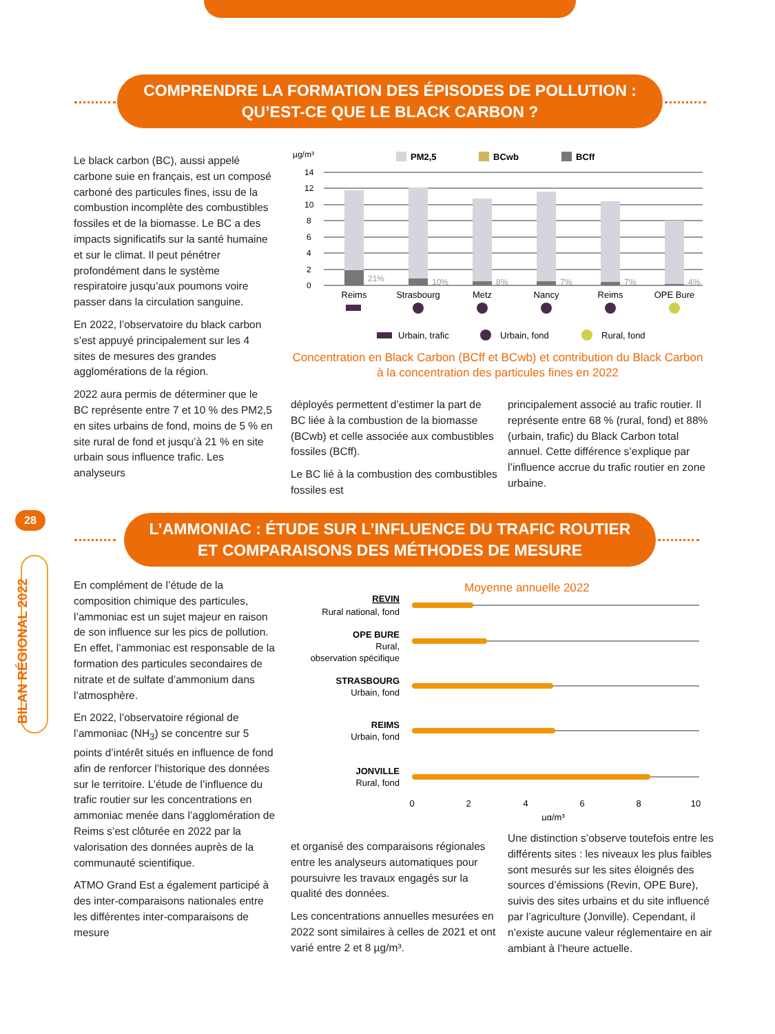COMPRENDRE LA FORMATION DES ÉPISODES DE POLLUTION :
QU’EST-CE QUE LE BLACK CARBON ?
Le black carbon (BC), aussi appelé carbone suie en français, est un composé carboné des particules fines, issu de la combustion incomplète des combustibles fossiles et de la biomasse. Le BC a des impacts significatifs sur la santé humaine et sur le climat. Il peut pénétrer profondément dans le système respiratoire jusqu’aux poumons voire passer dans la circulation sanguine.
En 2022, l’observatoire du black carbon s’est appuyé principalement sur les 4 sites de mesures des grandes agglomérations de la région.
2022 aura permis de déterminer que le BC représente entre 7 et 10 % des PM2,5 en sites urbains de fond, moins de 5 % en site rural de fond et jusqu’à 21 % en site urbain sous influence trafic. Les analyseurs
µg/m³
PM2,5
BCwb
BCff
14
12
10
8
6
4
2
0
21%
10%
8%
7%
7%
4%
Reims
Strasbourg
Metz
Nancy
Reims
OPE Bure
Urbain, trafic
Urbain, fond
Rural, fond
Concentration en Black Carbon (BCff et BCwb) et contribution du Black Carbon à la concentration des particules fines en 2022
déployés permettent d’estimer la part de BC liée à la combustion de la biomasse (BCwb) et celle associée aux combustibles fossiles (BCff).
Le BC lié à la combustion des combustibles fossiles est
principalement associé au trafic routier. Il représente entre 68 % (rural, fond) et 88% (urbain, trafic) du Black Carbon total annuel. Cette différence s’explique par l’influence accrue du trafic routier en zone urbaine.
28
BILAN RÉGIONAL 2022
L’AMMONIAC : ÉTUDE SUR L’INFLUENCE DU TRAFIC ROUTIER
ET COMPARAISONS DES MÉTHODES DE MESURE
En complément de l’étude de la composition chimique des particules, l’ammoniac est un sujet majeur en raison de son influence sur les pics de pollution. En effet, l’ammoniac est responsable de la formation des particules secondaires de nitrate et de sulfate d’ammonium dans l’atmosphère.
En 2022, l’observatoire régional de l’ammoniac (NH<sub>3</sub>) se concentre sur 5 points d’intérêt situés en influence de fond afin de renforcer l’historique des données sur le territoire. L’étude de l’influence du trafic routier sur les concentrations en ammoniac menée dans l’agglomération de Reims s’est clôturée en 2022 par la valorisation des données auprès de la communauté scientifique.
ATMO Grand Est a également participé à des inter-comparaisons nationales entre les différentes inter-comparaisons de mesure
Moyenne annuelle 2022
REVIN
Rural national, fond
OPE BURE
Rural,
observation spécifique
STRASBOURG
Urbain, fond
REIMS
Urbain, fond
JONVILLE
Rural, fond
0
2
4
6
8
10
µg/m³
et organisé des comparaisons régionales entre les analyseurs automatiques pour poursuivre les travaux engagés sur la qualité des données.
Les concentrations annuelles mesurées en 2022 sont similaires à celles de 2021 et ont varié entre 2 et 8 µg/m³.
Une distinction s’observe toutefois entre les différents sites : les niveaux les plus faibles sont mesurés sur les sites éloignés des sources d’émissions (Revin, OPE Bure), suivis des sites urbains et du site influencé par l’agriculture (Jonville). Cependant, il n’existe aucune valeur réglementaire en air ambiant à l’heure actuelle.